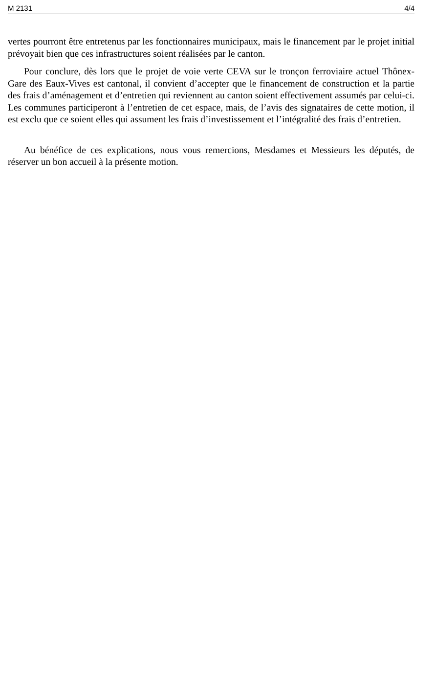M 2131 4/4
vertes pourront être entretenus par les fonctionnaires municipaux, mais le financement par le projet initial prévoyait bien que ces infrastructures soient réalisées par le canton.
Pour conclure, dès lors que le projet de voie verte CEVA sur le tronçon ferroviaire actuel Thônex-Gare des Eaux-Vives est cantonal, il convient d’accepter que le financement de construction et la partie des frais d’aménagement et d’entretien qui reviennent au canton soient effectivement assumés par celui-ci. Les communes participeront à l’entretien de cet espace, mais, de l’avis des signataires de cette motion, il est exclu que ce soient elles qui assument les frais d’investissement et l’intégralité des frais d’entretien.
Au bénéfice de ces explications, nous vous remercions, Mesdames et Messieurs les députés, de réserver un bon accueil à la présente motion.